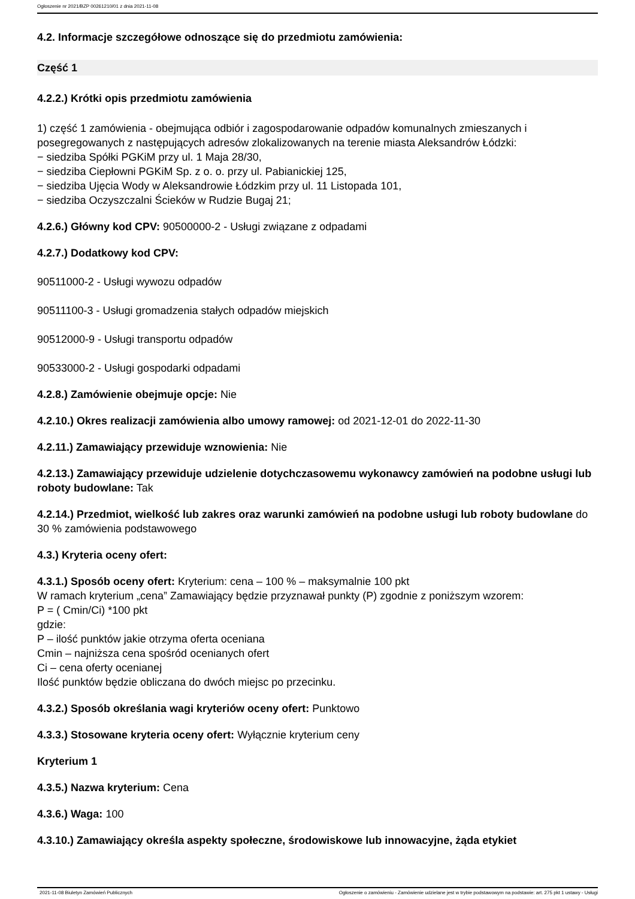Ogłoszenie nr 2021/BZP 00261210/01 z dnia 2021-11-08
4.2. Informacje szczegółowe odnoszące się do przedmiotu zamówienia:
Część 1
4.2.2.) Krótki opis przedmiotu zamówienia
1) część 1 zamówienia - obejmująca odbiór i zagospodarowanie odpadów komunalnych zmieszanych i posegregowanych z następujących adresów zlokalizowanych na terenie miasta Aleksandrów Łódzki:
− siedziba Spółki PGKiM przy ul. 1 Maja 28/30,
− siedziba Ciepłowni PGKiM Sp. z o. o. przy ul. Pabianickiej 125,
− siedziba Ujęcia Wody w Aleksandrowie Łódzkim przy ul. 11 Listopada 101,
− siedziba Oczyszczalni Ścieków w Rudzie Bugaj 21;
4.2.6.) Główny kod CPV: 90500000-2 - Usługi związane z odpadami
4.2.7.) Dodatkowy kod CPV:
90511000-2 - Usługi wywozu odpadów
90511100-3 - Usługi gromadzenia stałych odpadów miejskich
90512000-9 - Usługi transportu odpadów
90533000-2 - Usługi gospodarki odpadami
4.2.8.) Zamówienie obejmuje opcje: Nie
4.2.10.) Okres realizacji zamówienia albo umowy ramowej: od 2021-12-01 do 2022-11-30
4.2.11.) Zamawiający przewiduje wznowienia: Nie
4.2.13.) Zamawiający przewiduje udzielenie dotychczasowemu wykonawcy zamówień na podobne usługi lub roboty budowlane: Tak
4.2.14.) Przedmiot, wielkość lub zakres oraz warunki zamówień na podobne usługi lub roboty budowlane do 30 % zamówienia podstawowego
4.3.) Kryteria oceny ofert:
4.3.1.) Sposób oceny ofert: Kryterium: cena – 100 % – maksymalnie 100 pkt
W ramach kryterium „cena” Zamawiający będzie przyznawał punkty (P) zgodnie z poniższym wzorem:
P = ( Cmin/Ci) *100 pkt
gdzie:
P – ilość punktów jakie otrzyma oferta oceniana
Cmin – najniższa cena spośród ocenianych ofert
Ci – cena oferty ocenianej
Ilość punktów będzie obliczana do dwóch miejsc po przecinku.
4.3.2.) Sposób określania wagi kryteriów oceny ofert: Punktowo
4.3.3.) Stosowane kryteria oceny ofert: Wyłącznie kryterium ceny
Kryterium 1
4.3.5.) Nazwa kryterium: Cena
4.3.6.) Waga: 100
4.3.10.) Zamawiający określa aspekty społeczne, środowiskowe lub innowacyjne, żąda etykiet
2021-11-08 Biuletyn Zamówień Publicznych Ogłoszenie o zamówieniu - Zamówienie udzielane jest w trybie podstawowym na podstawie: art. 275 pkt 1 ustawy - Usługi